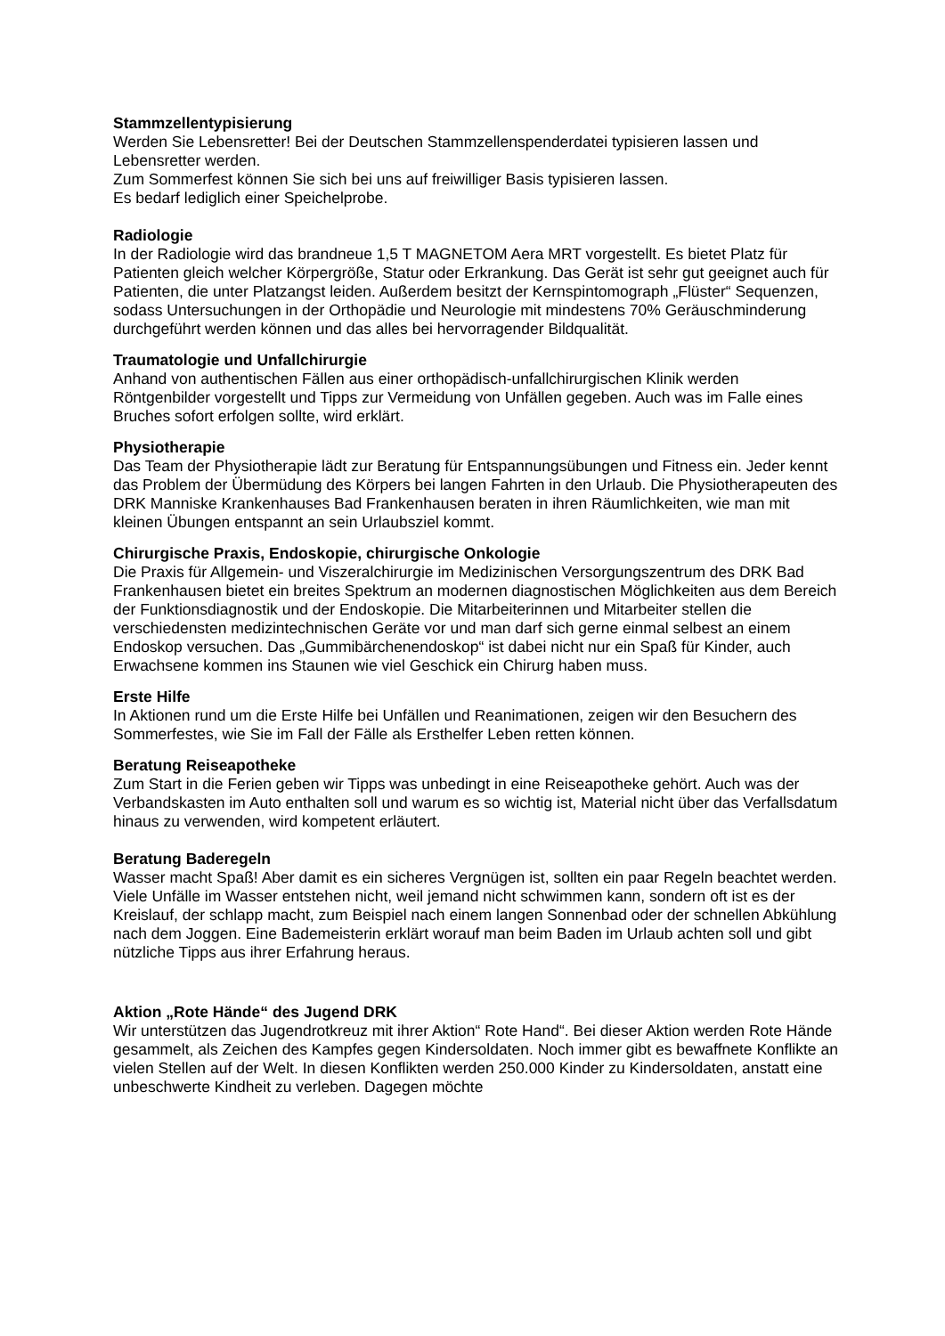Stammzellentypisierung
Werden Sie Lebensretter! Bei der Deutschen Stammzellenspenderdatei typisieren lassen und Lebensretter werden.
Zum Sommerfest können Sie sich bei uns auf freiwilliger Basis typisieren lassen.
Es bedarf lediglich einer Speichelprobe.
Radiologie
In der Radiologie wird das brandneue 1,5 T MAGNETOM Aera MRT vorgestellt. Es bietet Platz für Patienten gleich welcher Körpergröße, Statur oder Erkrankung. Das Gerät ist sehr gut geeignet auch für Patienten, die unter Platzangst leiden. Außerdem besitzt der Kernspintomograph „Flüster“ Sequenzen, sodass Untersuchungen in der Orthopädie und Neurologie mit mindestens 70% Geräuschminderung durchgeführt werden können und das alles bei hervorragender Bildqualität.
Traumatologie und Unfallchirurgie
Anhand von authentischen Fällen aus einer orthopädisch-unfallchirurgischen Klinik werden Röntgenbilder vorgestellt und Tipps zur Vermeidung von Unfällen gegeben. Auch was im Falle eines Bruches sofort erfolgen sollte, wird erklärt.
Physiotherapie
Das Team der Physiotherapie lädt zur Beratung für Entspannungsübungen und Fitness ein. Jeder kennt das Problem der Übermüdung des Körpers bei langen Fahrten in den Urlaub. Die Physiotherapeuten des DRK Manniske Krankenhauses Bad Frankenhausen beraten in ihren Räumlichkeiten, wie man mit kleinen Übungen entspannt an sein Urlaubsziel kommt.
Chirurgische Praxis, Endoskopie, chirurgische Onkologie
Die Praxis für Allgemein- und Viszeralchirurgie im Medizinischen Versorgungszentrum des DRK Bad Frankenhausen bietet ein breites Spektrum an modernen diagnostischen Möglichkeiten aus dem Bereich der Funktionsdiagnostik und der Endoskopie. Die Mitarbeiterinnen und Mitarbeiter stellen die verschiedensten medizintechnischen Geräte vor und man darf sich gerne einmal selbest an einem Endoskop versuchen. Das „Gummibärchenendoskop“ ist dabei nicht nur ein Spaß für Kinder, auch Erwachsene kommen ins Staunen wie viel Geschick ein Chirurg haben muss.
Erste Hilfe
In Aktionen rund um die Erste Hilfe bei Unfällen und Reanimationen, zeigen wir den Besuchern des Sommerfestes, wie Sie im Fall der Fälle als Ersthelfer Leben retten können.
Beratung Reiseapotheke
Zum Start in die Ferien geben wir Tipps was unbedingt in eine Reiseapotheke gehört. Auch was der Verbandskasten im Auto enthalten soll und warum es so wichtig ist, Material nicht über das Verfallsdatum hinaus zu verwenden, wird kompetent erläutert.
Beratung Baderegeln
Wasser macht Spaß! Aber damit es ein sicheres Vergnügen ist, sollten ein paar Regeln beachtet werden. Viele Unfälle im Wasser entstehen nicht, weil jemand nicht schwimmen kann, sondern oft ist es der Kreislauf, der schlapp macht, zum Beispiel nach einem langen Sonnenbad oder der schnellen Abkühlung nach dem Joggen. Eine Bademeisterin erklärt worauf man beim Baden im Urlaub achten soll und gibt nützliche Tipps aus ihrer Erfahrung heraus.
Aktion „Rote Hände“ des Jugend DRK
Wir unterstützen das Jugendrotkreuz mit ihrer Aktion“ Rote Hand“. Bei dieser Aktion werden Rote Hände gesammelt, als Zeichen des Kampfes gegen Kindersoldaten. Noch immer gibt es bewaffnete Konflikte an vielen Stellen auf der Welt. In diesen Konflikten werden 250.000 Kinder zu Kindersoldaten, anstatt eine unbeschwerte Kindheit zu verleben. Dagegen möchte